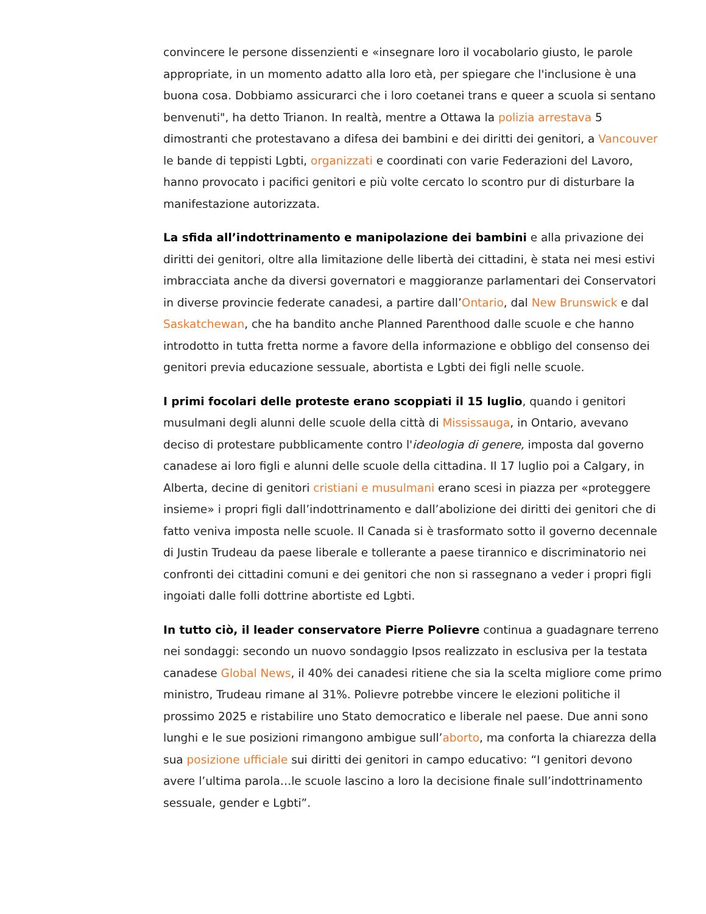convincere le persone dissenzienti e «insegnare loro il vocabolario giusto, le parole appropriate, in un momento adatto alla loro età, per spiegare che l'inclusione è una buona cosa. Dobbiamo assicurarci che i loro coetanei trans e queer a scuola si sentano benvenuti", ha detto Trianon. In realtà, mentre a Ottawa la polizia arrestava 5 dimostranti che protestavano a difesa dei bambini e dei diritti dei genitori, a Vancouver le bande di teppisti Lgbti, organizzati e coordinati con varie Federazioni del Lavoro, hanno provocato i pacifici genitori e più volte cercato lo scontro pur di disturbare la manifestazione autorizzata.
La sfida all’indottrinamento e manipolazione dei bambini e alla privazione dei diritti dei genitori, oltre alla limitazione delle libertà dei cittadini, è stata nei mesi estivi imbracciata anche da diversi governatori e maggioranze parlamentari dei Conservatori in diverse provincie federate canadesi, a partire dall’Ontario, dal New Brunswick e dal Saskatchewan, che ha bandito anche Planned Parenthood dalle scuole e che hanno introdotto in tutta fretta norme a favore della informazione e obbligo del consenso dei genitori previa educazione sessuale, abortista e Lgbti dei figli nelle scuole.
I primi focolari delle proteste erano scoppiati il 15 luglio, quando i genitori musulmani degli alunni delle scuole della città di Mississauga, in Ontario, avevano deciso di protestare pubblicamente contro l'ideologia di genere, imposta dal governo canadese ai loro figli e alunni delle scuole della cittadina. Il 17 luglio poi a Calgary, in Alberta, decine di genitori cristiani e musulmani erano scesi in piazza per «proteggere insieme» i propri figli dall’indottrinamento e dall’abolizione dei diritti dei genitori che di fatto veniva imposta nelle scuole. Il Canada si è trasformato sotto il governo decennale di Justin Trudeau da paese liberale e tollerante a paese tirannico e discriminatorio nei confronti dei cittadini comuni e dei genitori che non si rassegnano a veder i propri figli ingoiati dalle folli dottrine abortiste ed Lgbti.
In tutto ciò, il leader conservatore Pierre Polievre continua a guadagnare terreno nei sondaggi: secondo un nuovo sondaggio Ipsos realizzato in esclusiva per la testata canadese Global News, il 40% dei canadesi ritiene che sia la scelta migliore come primo ministro, Trudeau rimane al 31%. Polievre potrebbe vincere le elezioni politiche il prossimo 2025 e ristabilire uno Stato democratico e liberale nel paese. Due anni sono lunghi e le sue posizioni rimangono ambigue sull’aborto, ma conforta la chiarezza della sua posizione ufficiale sui diritti dei genitori in campo educativo: “I genitori devono avere l’ultima parola…le scuole lascino a loro la decisione finale sull’indottrinamento sessuale, gender e Lgbti”.